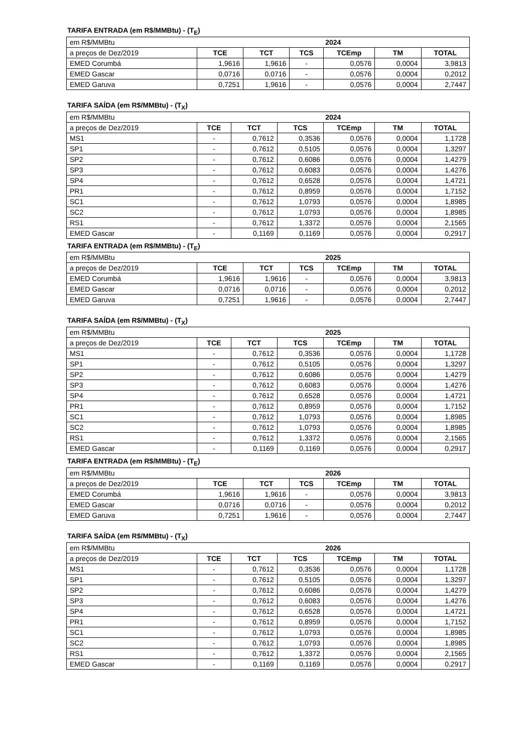TARIFA ENTRADA (em R$/MMBtu) - (T<sub>E</sub>)
| em R$/MMBtu | 2024 | | | | | |
| a preços de Dez/2019 | TCE | TCT | TCS | TCEmp | TM | TOTAL |
| EMED Corumbá | 1,9616 | 1,9616 | - | 0,0576 | 0,0004 | 3,9813 |
| EMED Gascar | 0,0716 | 0,0716 | - | 0,0576 | 0,0004 | 0,2012 |
| EMED Garuva | 0,7251 | 1,9616 | - | 0,0576 | 0,0004 | 2,7447 |
TARIFA SAÍDA (em R$/MMBtu) - (T<sub>X</sub>)
| em R$/MMBtu | 2024 | | | | | |
| a preços de Dez/2019 | TCE | TCT | TCS | TCEmp | TM | TOTAL |
| MS1 | - | 0,7612 | 0,3536 | 0,0576 | 0,0004 | 1,1728 |
| SP1 | - | 0,7612 | 0,5105 | 0,0576 | 0,0004 | 1,3297 |
| SP2 | - | 0,7612 | 0,6086 | 0,0576 | 0,0004 | 1,4279 |
| SP3 | - | 0,7612 | 0,6083 | 0,0576 | 0,0004 | 1,4276 |
| SP4 | - | 0,7612 | 0,6528 | 0,0576 | 0,0004 | 1,4721 |
| PR1 | - | 0,7612 | 0,8959 | 0,0576 | 0,0004 | 1,7152 |
| SC1 | - | 0,7612 | 1,0793 | 0,0576 | 0,0004 | 1,8985 |
| SC2 | - | 0,7612 | 1,0793 | 0,0576 | 0,0004 | 1,8985 |
| RS1 | - | 0,7612 | 1,3372 | 0,0576 | 0,0004 | 2,1565 |
| EMED Gascar | - | 0,1169 | 0,1169 | 0,0576 | 0,0004 | 0,2917 |
TARIFA ENTRADA (em R$/MMBtu) - (T<sub>E</sub>)
| em R$/MMBtu | 2025 | | | | | |
| a preços de Dez/2019 | TCE | TCT | TCS | TCEmp | TM | TOTAL |
| EMED Corumbá | 1,9616 | 1,9616 | - | 0,0576 | 0,0004 | 3,9813 |
| EMED Gascar | 0,0716 | 0,0716 | - | 0,0576 | 0,0004 | 0,2012 |
| EMED Garuva | 0,7251 | 1,9616 | - | 0,0576 | 0,0004 | 2,7447 |
TARIFA SAÍDA (em R$/MMBtu) - (T<sub>X</sub>)
| em R$/MMBtu | 2025 | | | | | |
| a preços de Dez/2019 | TCE | TCT | TCS | TCEmp | TM | TOTAL |
| MS1 | - | 0,7612 | 0,3536 | 0,0576 | 0,0004 | 1,1728 |
| SP1 | - | 0,7612 | 0,5105 | 0,0576 | 0,0004 | 1,3297 |
| SP2 | - | 0,7612 | 0,6086 | 0,0576 | 0,0004 | 1,4279 |
| SP3 | - | 0,7612 | 0,6083 | 0,0576 | 0,0004 | 1,4276 |
| SP4 | - | 0,7612 | 0,6528 | 0,0576 | 0,0004 | 1,4721 |
| PR1 | - | 0,7612 | 0,8959 | 0,0576 | 0,0004 | 1,7152 |
| SC1 | - | 0,7612 | 1,0793 | 0,0576 | 0,0004 | 1,8985 |
| SC2 | - | 0,7612 | 1,0793 | 0,0576 | 0,0004 | 1,8985 |
| RS1 | - | 0,7612 | 1,3372 | 0,0576 | 0,0004 | 2,1565 |
| EMED Gascar | - | 0,1169 | 0,1169 | 0,0576 | 0,0004 | 0,2917 |
TARIFA ENTRADA (em R$/MMBtu) - (T<sub>E</sub>)
| em R$/MMBtu | 2026 | | | | | |
| a preços de Dez/2019 | TCE | TCT | TCS | TCEmp | TM | TOTAL |
| EMED Corumbá | 1,9616 | 1,9616 | - | 0,0576 | 0,0004 | 3,9813 |
| EMED Gascar | 0,0716 | 0,0716 | - | 0,0576 | 0,0004 | 0,2012 |
| EMED Garuva | 0,7251 | 1,9616 | - | 0,0576 | 0,0004 | 2,7447 |
TARIFA SAÍDA (em R$/MMBtu) - (T<sub>X</sub>)
| em R$/MMBtu | 2026 | | | | | |
| a preços de Dez/2019 | TCE | TCT | TCS | TCEmp | TM | TOTAL |
| MS1 | - | 0,7612 | 0,3536 | 0,0576 | 0,0004 | 1,1728 |
| SP1 | - | 0,7612 | 0,5105 | 0,0576 | 0,0004 | 1,3297 |
| SP2 | - | 0,7612 | 0,6086 | 0,0576 | 0,0004 | 1,4279 |
| SP3 | - | 0,7612 | 0,6083 | 0,0576 | 0,0004 | 1,4276 |
| SP4 | - | 0,7612 | 0,6528 | 0,0576 | 0,0004 | 1,4721 |
| PR1 | - | 0,7612 | 0,8959 | 0,0576 | 0,0004 | 1,7152 |
| SC1 | - | 0,7612 | 1,0793 | 0,0576 | 0,0004 | 1,8985 |
| SC2 | - | 0,7612 | 1,0793 | 0,0576 | 0,0004 | 1,8985 |
| RS1 | - | 0,7612 | 1,3372 | 0,0576 | 0,0004 | 2,1565 |
| EMED Gascar | - | 0,1169 | 0,1169 | 0,0576 | 0,0004 | 0,2917 |